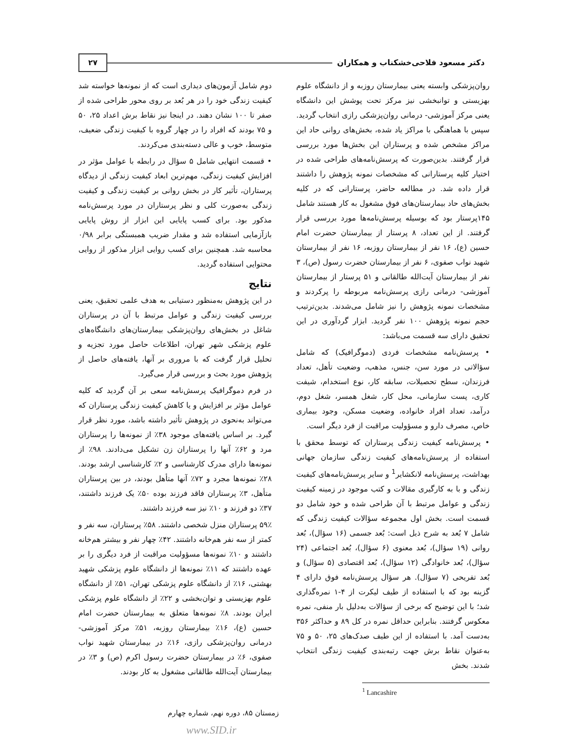دکتر مسعود فلاحی‌خشکناب و همکاران ۲۷
روان‌پزشکی وابسته یعنی بیمارستان روزبه و از دانشگاه علوم بهزیستی و توانبخشی نیز مرکز تحت پوشش این دانشگاه یعنی مرکز آموزشی- درمانی روان‌پزشکی رازی انتخاب گردید. سپس با هماهنگی با مراکز یاد شده، بخش‌های روانی حاد این مراکز مشخص شده و پرستاران این بخش‌ها مورد بررسی قرار گرفتند. بدین‌صورت که پرسش‌نامه‌های طراحی شده در اختیار کلیه پرستارانی که مشخصات نمونه پژوهش را داشتند قرار داده شد. در مطالعه حاضر، پرستارانی که در کلیه بخش‌های حاد بیمارستان‌های فوق مشغول به کار هستند شامل ۱۴۵پرستار بود که بوسیله پرسش‌نامه‌ها مورد بررسی قرار گرفتند. از این تعداد، ۸ پرستار از بیمارستان حضرت امام حسین (ع)، ۱۶ نفر از بیمارستان روزبه، ۱۶ نفر از بیمارستان شهید نواب صفوی، ۶ نفر از بیمارستان حضرت رسول (ص)، ۳ نفر از بیمارستان آیت‌الله طالقانی و ۵۱ پرستار از بیمارستان آموزشی- درمانی رازی پرسش‌نامه مربوطه را پرکردند و مشخصات نمونه پژوهش را نیز شامل می‌شدند. بدین‌ترتیب حجم نمونه پژوهش ۱۰۰ نفر گردید. ابزار گردآوری در این تحقیق دارای سه قسمت می‌باشد:
• پرسش‌نامه مشخصات فردی (دموگرافیک) که شامل سؤالاتی در مورد سن، جنس، مذهب، وضعیت تأهل، تعداد فرزندان، سطح تحصیلات، سابقه کار، نوع استخدام، شیفت کاری، پست سازمانی، محل کار، شغل همسر، شغل دوم، درآمد، تعداد افراد خانواده، وضعیت مسکن، وجود بیماری خاص، مصرف دارو و مسؤولیت مراقبت از فرد دیگر است.
• پرسش‌نامه کیفیت زندگی پرستاران که توسط محقق با استفاده از پرسش‌نامه‌های کیفیت زندگی سازمان جهانی بهداشت، پرسش‌نامه لانکشایر<sup>1</sup> و سایر پرسش‌نامه‌های کیفیت زندگی و با به کارگیری مقالات و کتب موجود در زمینه کیفیت زندگی و عوامل مرتبط با آن طراحی شده و خود شامل دو قسمت است. بخش اول مجموعه سؤالات کیفیت زندگی که شامل ۷ بُعد به شرح ذیل است: بُعد جسمی (۱۶ سؤال)، بُعد روانی (۱۹ سؤال)، بُعد معنوی (۶ سؤال)، بُعد اجتماعی (۲۴ سؤال)، بُعد خانوادگی (۱۲ سؤال)، بُعد اقتصادی (۵ سؤال) و بُعد تفریحی (۷ سؤال). هر سؤال پرسش‌نامه فوق دارای ۴ گزینه بود که با استفاده از طیف لیکرت از ۴-۱ نمره‌گذاری شد؛ با این توضیح که برخی از سؤالات به‌دلیل بار منفی، نمره معکوس گرفتند. بنابراین حداقل نمره در کل ۸۹ و حداکثر ۳۵۶ به‌دست آمد. با استفاده از این طیف صدک‌های ۲۵، ۵۰ و ۷۵ به‌عنوان نقاط برش جهت رتبه‌بندی کیفیت زندگی انتخاب شدند. بخش
<sup>1</sup> Lancashire
دوم شامل آزمون‌های دیداری است که از نمونه‌ها خواسته شد کیفیت زندگی خود را در هر بُعد بر روی محور طراحی شده از صفر تا ۱۰۰ نشان دهند. در اینجا نیز نقاط برش اعداد ۲۵، ۵۰ و ۷۵ بودند که افراد را در چهار گروه با کیفیت زندگی ضعیف، متوسط، خوب و عالی دسته‌بندی می‌کردند.
• قسمت انتهایی شامل ۵ سؤال در رابطه با عوامل مؤثر در افزایش کیفیت زندگی، مهم‌ترین ابعاد کیفیت زندگی از دیدگاه پرستاران، تأثیر کار در بخش روانی بر کیفیت زندگی و کیفیت زندگی به‌صورت کلی و نظر پرستاران در مورد پرسش‌نامه مذکور بود. برای کسب پایایی این ابزار از روش پایایی بازآزمایی استفاده شد و مقدار ضریب همبستگی برابر ۰/۹۸ محاسبه شد. همچنین برای کسب روایی ابزار مذکور از روایی محتوایی استفاده گردید.
نتایج
در این پژوهش به‌منظور دستیابی به هدف علمی تحقیق، یعنی بررسی کیفیت زندگی و عوامل مرتبط با آن در پرستاران شاغل در بخش‌های روان‌پزشکی بیمارستان‌های دانشگاه‌های علوم پزشکی شهر تهران، اطلاعات حاصل مورد تجزیه و تحلیل قرار گرفت که با مروری بر آنها، یافته‌های حاصل از پژوهش مورد بحث و بررسی قرار می‌گیرد.
در فرم دموگرافیک پرسش‌نامه سعی بر آن گردید که کلیه عوامل مؤثر بر افزایش و یا کاهش کیفیت زندگی پرستاران که می‌تواند به‌نحوی در پژوهش تأثیر داشته باشد، مورد نظر قرار گیرد. بر اساس یافته‌های موجود ۳۸٪ از نمونه‌ها را پرستاران مرد و ۶۲٪ آنها را پرستاران زن تشکیل می‌دادند. ۹۸٪ از نمونه‌ها دارای مدرک کارشناسی و ۲٪ کارشناسی ارشد بودند. ۲۸٪ نمونه‌ها مجرد و ۷۲٪ آنها متأهل بودند، در بین پرستاران متأهل، ۳٪ پرستاران فاقد فرزند بوده ۵۰٪ یک فرزند داشتند، ۳۷٪ دو فرزند و ۱۰٪ نیز سه فرزند داشتند.
۵۹٪ پرستاران منزل شخصی داشتند. ۵۸٪ پرستاران، سه نفر و کمتر از سه نفر هم‌خانه داشتند. ۴۲٪ چهار نفر و بیشتر هم‌خانه داشتند و ۱۰٪ نمونه‌ها مسؤولیت مراقبت از فرد دیگری را بر عهده داشتند که ۱۱٪ نمونه‌ها از دانشگاه علوم پزشکی شهید بهشتی، ۱۶٪ از دانشگاه علوم پزشکی تهران، ۵۱٪ از دانشگاه علوم بهزیستی و توان‌بخشی و ۲۲٪ از دانشگاه علوم پزشکی ایران بودند. ۸٪ نمونه‌ها متعلق به بیمارستان حضرت امام حسین (ع)، ۱۶٪ بیمارستان روزبه، ۵۱٪ مرکز آموزشی- درمانی روان‌پزشکی رازی، ۱۶٪ در بیمارستان شهید نواب صفوی، ۶٪ در بیمارستان حضرت رسول اکرم (ص) و ۳٪ در بیمارستان آیت‌الله طالقانی مشغول به کار بودند.
زمستان ۸۵، دوره نهم، شماره چهارم
www.SID.ir